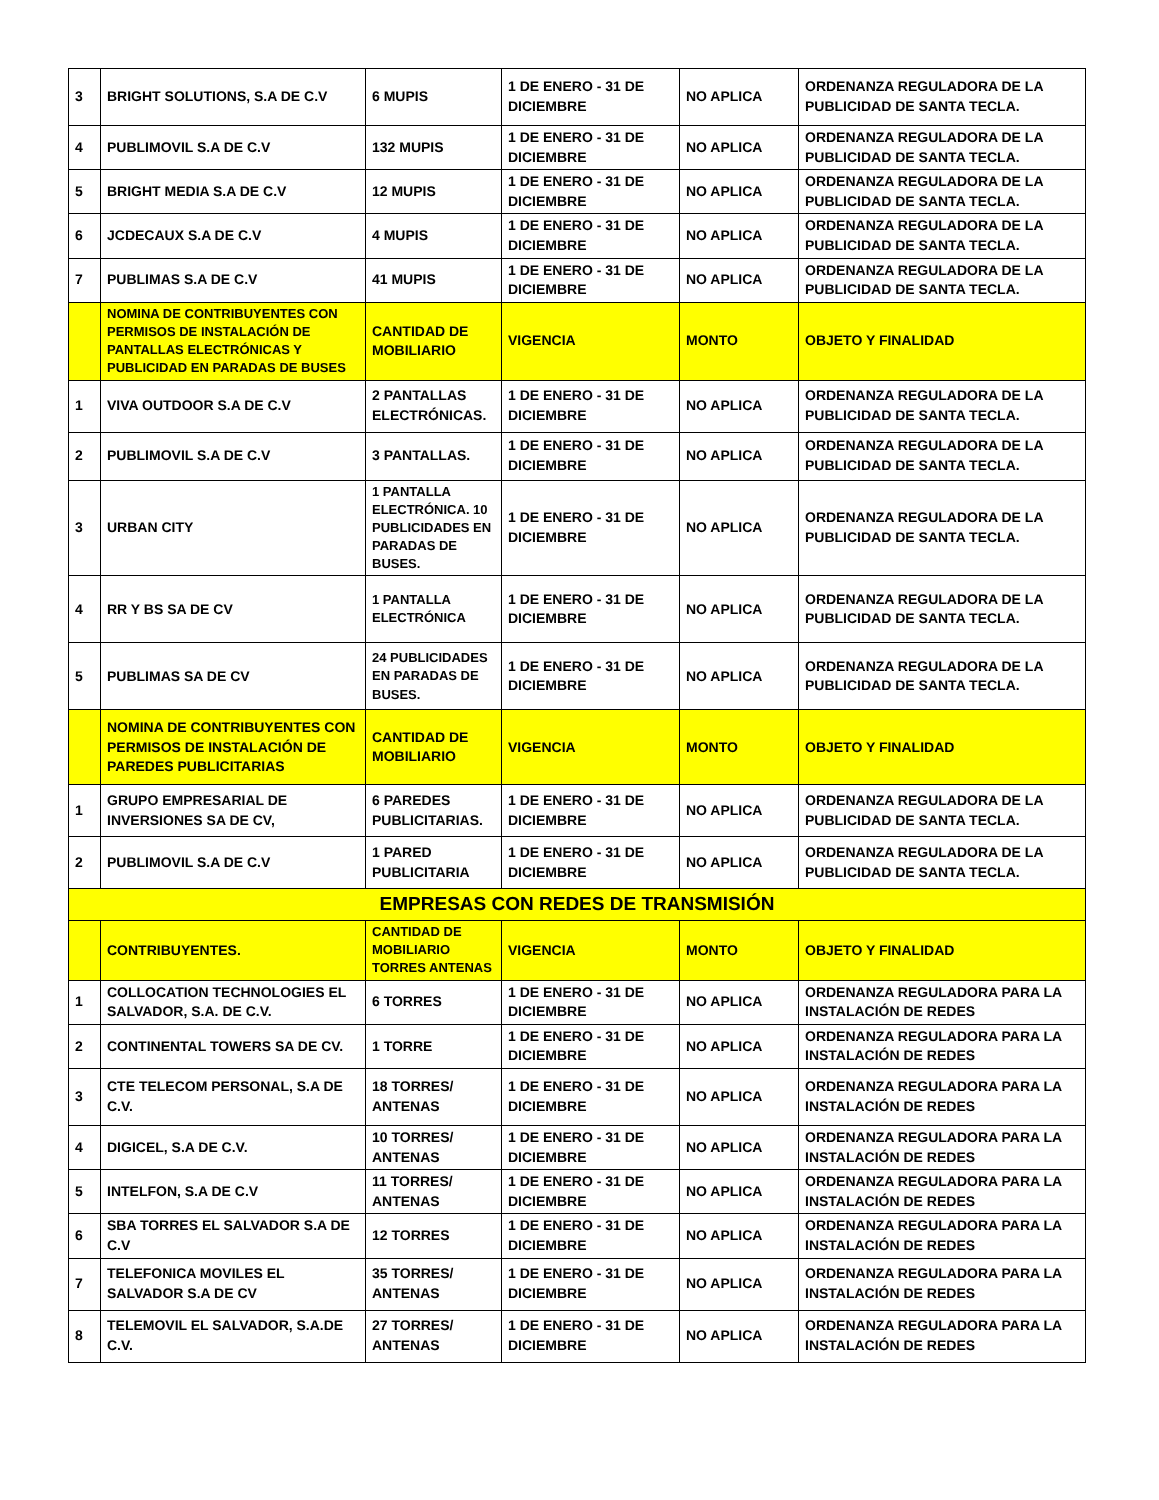| 3 | BRIGHT SOLUTIONS, S.A DE C.V | 6 MUPIS | 1 DE ENERO - 31 DE DICIEMBRE | NO APLICA | ORDENANZA REGULADORA DE LA PUBLICIDAD DE SANTA TECLA. |
| 4 | PUBLIMOVIL S.A DE C.V | 132 MUPIS | 1 DE ENERO - 31 DE DICIEMBRE | NO APLICA | ORDENANZA REGULADORA DE LA PUBLICIDAD DE SANTA TECLA. |
| 5 | BRIGHT MEDIA S.A DE C.V | 12 MUPIS | 1 DE ENERO - 31 DE DICIEMBRE | NO APLICA | ORDENANZA REGULADORA DE LA PUBLICIDAD DE SANTA TECLA. |
| 6 | JCDECAUX S.A DE C.V | 4 MUPIS | 1 DE ENERO - 31 DE DICIEMBRE | NO APLICA | ORDENANZA REGULADORA DE LA PUBLICIDAD DE SANTA TECLA. |
| 7 | PUBLIMAS S.A DE C.V | 41 MUPIS | 1 DE ENERO - 31 DE DICIEMBRE | NO APLICA | ORDENANZA REGULADORA DE LA PUBLICIDAD DE SANTA TECLA. |
| | NOMINA DE CONTRIBUYENTES CON PERMISOS DE INSTALACIÓN DE PANTALLAS ELECTRÓNICAS Y PUBLICIDAD EN PARADAS DE BUSES | CANTIDAD DE MOBILIARIO | VIGENCIA | MONTO | OBJETO Y FINALIDAD |
| 1 | VIVA OUTDOOR S.A DE C.V | 2 PANTALLAS ELECTRÓNICAS. | 1 DE ENERO - 31 DE DICIEMBRE | NO APLICA | ORDENANZA REGULADORA DE LA PUBLICIDAD DE SANTA TECLA. |
| 2 | PUBLIMOVIL S.A DE C.V | 3 PANTALLAS. | 1 DE ENERO - 31 DE DICIEMBRE | NO APLICA | ORDENANZA REGULADORA DE LA PUBLICIDAD DE SANTA TECLA. |
| 3 | URBAN CITY | 1 PANTALLA ELECTRÓNICA. 10 PUBLICIDADES EN PARADAS DE BUSES. | 1 DE ENERO - 31 DE DICIEMBRE | NO APLICA | ORDENANZA REGULADORA DE LA PUBLICIDAD DE SANTA TECLA. |
| 4 | RR Y BS SA DE CV | 1 PANTALLA ELECTRÓNICA | 1 DE ENERO - 31 DE DICIEMBRE | NO APLICA | ORDENANZA REGULADORA DE LA PUBLICIDAD DE SANTA TECLA. |
| 5 | PUBLIMAS SA DE CV | 24 PUBLICIDADES EN PARADAS DE BUSES. | 1 DE ENERO - 31 DE DICIEMBRE | NO APLICA | ORDENANZA REGULADORA DE LA PUBLICIDAD DE SANTA TECLA. |
| | NOMINA DE CONTRIBUYENTES CON PERMISOS DE INSTALACIÓN DE PAREDES PUBLICITARIAS | CANTIDAD DE MOBILIARIO | VIGENCIA | MONTO | OBJETO Y FINALIDAD |
| 1 | GRUPO EMPRESARIAL DE INVERSIONES SA DE CV, | 6 PAREDES PUBLICITARIAS. | 1 DE ENERO - 31 DE DICIEMBRE | NO APLICA | ORDENANZA REGULADORA DE LA PUBLICIDAD DE SANTA TECLA. |
| 2 | PUBLIMOVIL S.A DE C.V | 1 PARED PUBLICITARIA | 1 DE ENERO - 31 DE DICIEMBRE | NO APLICA | ORDENANZA REGULADORA DE LA PUBLICIDAD DE SANTA TECLA. |
| EMPRESAS CON REDES DE TRANSMISIÓN | | | | | |
| | CONTRIBUYENTES. | CANTIDAD DE MOBILIARIO TORRES ANTENAS | VIGENCIA | MONTO | OBJETO Y FINALIDAD |
| 1 | COLLOCATION TECHNOLOGIES EL SALVADOR, S.A. DE C.V. | 6 TORRES | 1 DE ENERO - 31 DE DICIEMBRE | NO APLICA | ORDENANZA REGULADORA PARA LA INSTALACIÓN DE REDES |
| 2 | CONTINENTAL TOWERS SA DE CV. | 1 TORRE | 1 DE ENERO - 31 DE DICIEMBRE | NO APLICA | ORDENANZA REGULADORA PARA LA INSTALACIÓN DE REDES |
| 3 | CTE TELECOM PERSONAL, S.A DE C.V. | 18 TORRES/ ANTENAS | 1 DE ENERO - 31 DE DICIEMBRE | NO APLICA | ORDENANZA REGULADORA PARA LA INSTALACIÓN DE REDES |
| 4 | DIGICEL, S.A DE C.V. | 10 TORRES/ ANTENAS | 1 DE ENERO - 31 DE DICIEMBRE | NO APLICA | ORDENANZA REGULADORA PARA LA INSTALACIÓN DE REDES |
| 5 | INTELFON, S.A DE C.V | 11 TORRES/ ANTENAS | 1 DE ENERO - 31 DE DICIEMBRE | NO APLICA | ORDENANZA REGULADORA PARA LA INSTALACIÓN DE REDES |
| 6 | SBA TORRES EL SALVADOR S.A DE C.V | 12 TORRES | 1 DE ENERO - 31 DE DICIEMBRE | NO APLICA | ORDENANZA REGULADORA PARA LA INSTALACIÓN DE REDES |
| 7 | TELEFONICA MOVILES EL SALVADOR S.A DE CV | 35 TORRES/ ANTENAS | 1 DE ENERO - 31 DE DICIEMBRE | NO APLICA | ORDENANZA REGULADORA PARA LA INSTALACIÓN DE REDES |
| 8 | TELEMOVIL EL SALVADOR, S.A.DE C.V. | 27 TORRES/ ANTENAS | 1 DE ENERO - 31 DE DICIEMBRE | NO APLICA | ORDENANZA REGULADORA PARA LA INSTALACIÓN DE REDES |